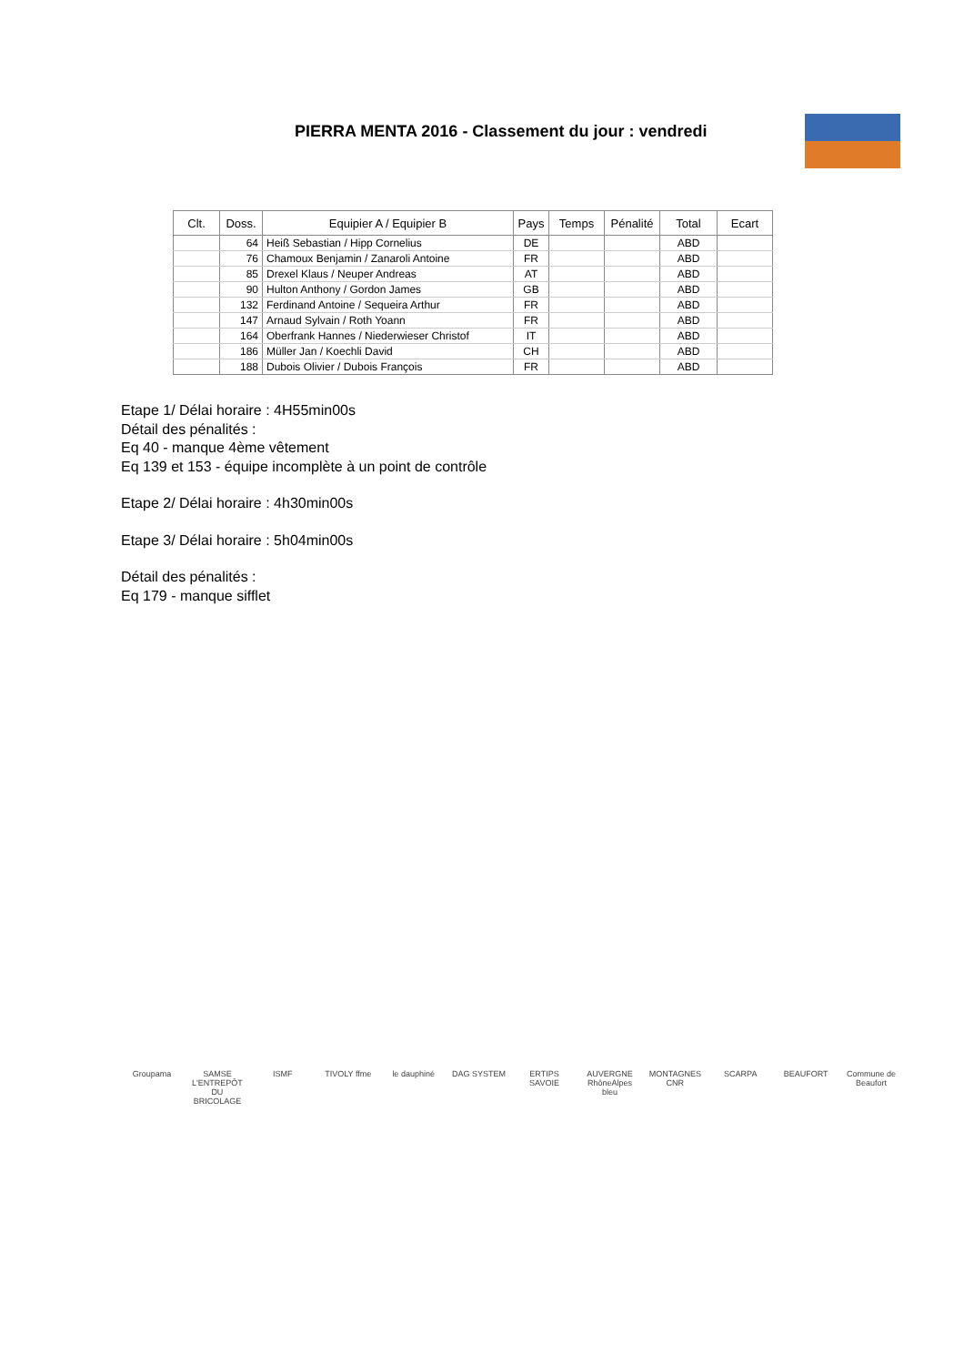PIERRA MENTA 2016 - Classement du jour : vendredi
| Clt. | Doss. | Equipier A / Equipier B | Pays | Temps | Pénalité | Total | Ecart |
| --- | --- | --- | --- | --- | --- | --- | --- |
| | 64 | Heiß Sebastian / Hipp Cornelius | DE | | | ABD | |
| | 76 | Chamoux Benjamin / Zanaroli Antoine | FR | | | ABD | |
| | 85 | Drexel Klaus / Neuper Andreas | AT | | | ABD | |
| | 90 | Hulton Anthony / Gordon James | GB | | | ABD | |
| | 132 | Ferdinand Antoine / Sequeira Arthur | FR | | | ABD | |
| | 147 | Arnaud Sylvain / Roth Yoann | FR | | | ABD | |
| | 164 | Oberfrank Hannes / Niederwieser Christof | IT | | | ABD | |
| | 186 | Müller Jan / Koechli David | CH | | | ABD | |
| | 188 | Dubois Olivier / Dubois François | FR | | | ABD | |
Etape 1/ Délai horaire : 4H55min00s
Détail des pénalités :
Eq 40 - manque 4ème vêtement
Eq 139 et 153 - équipe incomplète à un point de contrôle
Etape 2/ Délai horaire : 4h30min00s
Etape 3/ Délai horaire : 5h04min00s
Détail des pénalités :
Eq 179 - manque sifflet
Groupama SAMSE L'ENTREPÔT DU BRICOLAGE ISMF TIVOLY ffme le dauphiné DAG SYSTEM ERTIPS SAVOIE AUVERGNE RhôneAlpes bleu MONTAGNES CNR SCARPA BEAUFORT Commune de Beaufort